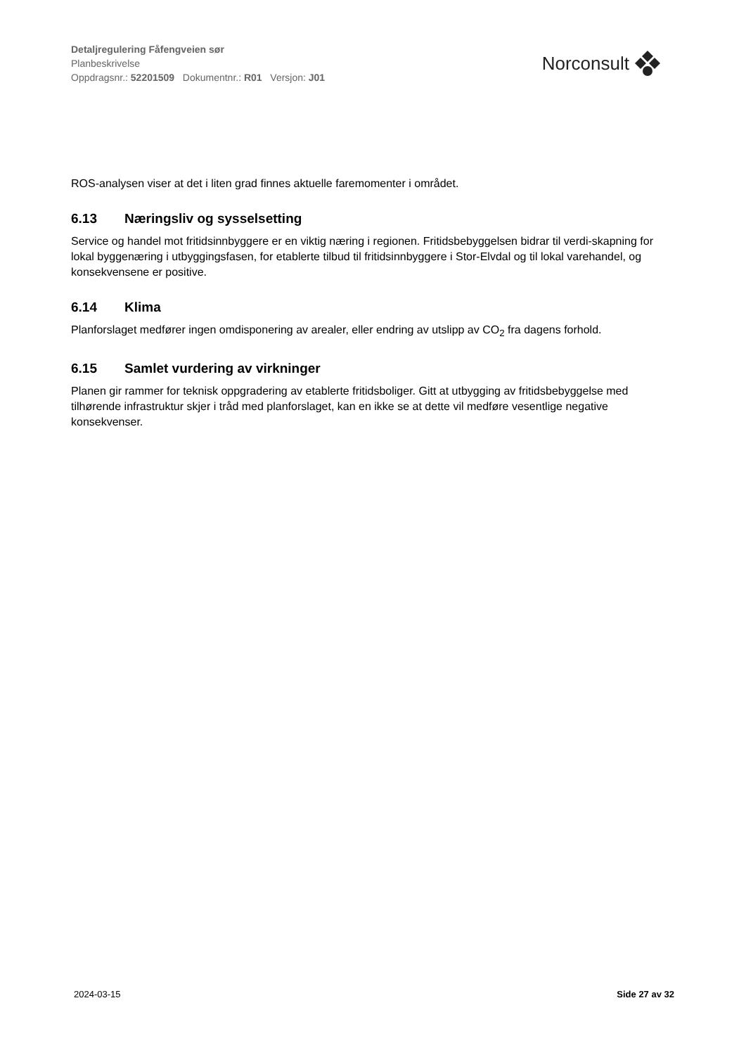Detaljregulering Fåfengveien sør
Planbeskrivelse
Oppdragsnr.: 52201509 Dokumentnr.: R01 Versjon: J01
Norconsult
ROS-analysen viser at det i liten grad finnes aktuelle faremomenter i området.
6.13 Næringsliv og sysselsetting
Service og handel mot fritidsinnbyggere er en viktig næring i regionen. Fritidsbebyggelsen bidrar til verdi-skapning for lokal byggenæring i utbyggingsfasen, for etablerte tilbud til fritidsinnbyggere i Stor-Elvdal og til lokal varehandel, og konsekvensene er positive.
6.14 Klima
Planforslaget medfører ingen omdisponering av arealer, eller endring av utslipp av CO<sub>2</sub> fra dagens forhold.
6.15 Samlet vurdering av virkninger
Planen gir rammer for teknisk oppgradering av etablerte fritidsboliger. Gitt at utbygging av fritidsbebyggelse med tilhørende infrastruktur skjer i tråd med planforslaget, kan en ikke se at dette vil medføre vesentlige negative konsekvenser.
2024-03-15 Side 27 av 32